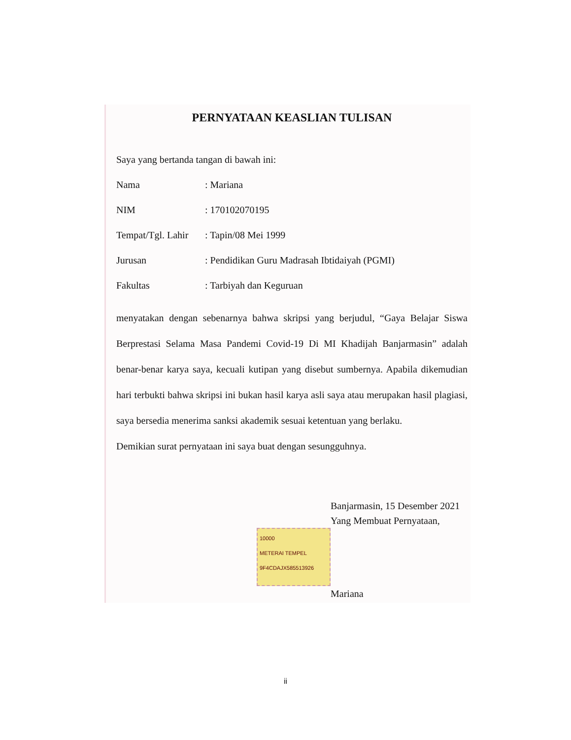PERNYATAAN KEASLIAN TULISAN
Saya yang bertanda tangan di bawah ini:
Nama: Mariana
NIM: 170102070195
Tempat/Tgl. Lahir: Tapin/08 Mei 1999
Jurusan: Pendidikan Guru Madrasah Ibtidaiyah (PGMI)
Fakultas: Tarbiyah dan Keguruan
menyatakan dengan sebenarnya bahwa skripsi yang berjudul, “Gaya Belajar Siswa Berprestasi Selama Masa Pandemi Covid-19 Di MI Khadijah Banjarmasin” adalah benar-benar karya saya, kecuali kutipan yang disebut sumbernya. Apabila dikemudian hari terbukti bahwa skripsi ini bukan hasil karya asli saya atau merupakan hasil plagiasi, saya bersedia menerima sanksi akademik sesuai ketentuan yang berlaku.
Demikian surat pernyataan ini saya buat dengan sesungguhnya.
Banjarmasin, 15 Desember 2021
Yang Membuat Pernyataan,
10000
METERAI TEMPEL
9F4CDAJX585513926
Mariana
ii